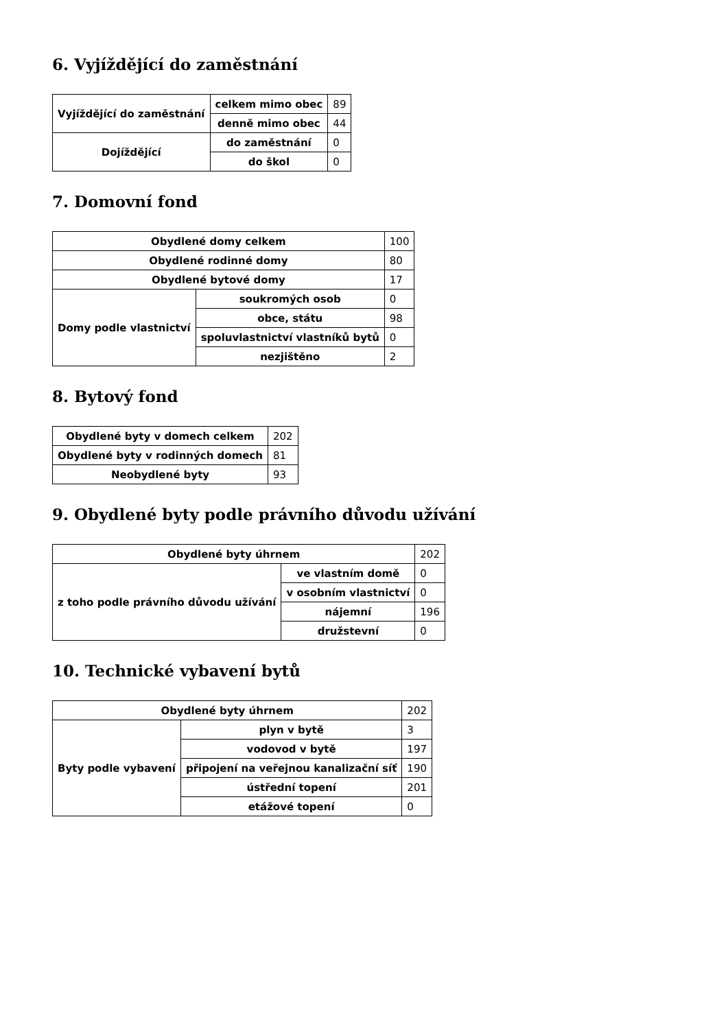6. Vyjíždějící do zaměstnání
| Vyjíždějící do zaměstnání | celkem mimo obec | 89 |
| | denně mimo obec | 44 |
| Dojíždějící | do zaměstnání | 0 |
| | do škol | 0 |
7. Domovní fond
| Obydlené domy celkem | | 100 |
| Obydlené rodinné domy | | 80 |
| Obydlené bytové domy | | 17 |
| Domy podle vlastnictví | soukromých osob | 0 |
| | obce, státu | 98 |
| | spoluvlastnictví vlastníků bytů | 0 |
| | nezjištěno | 2 |
8. Bytový fond
| Obydlené byty v domech celkem | 202 |
| Obydlené byty v rodinných domech | 81 |
| Neobydlené byty | 93 |
9. Obydlené byty podle právního důvodu užívání
| Obydlené byty úhrnem | | 202 |
| z toho podle právního důvodu užívání | ve vlastním domě | 0 |
| | v osobním vlastnictví | 0 |
| | nájemní | 196 |
| | družstevní | 0 |
10. Technické vybavení bytů
| Obydlené byty úhrnem | | 202 |
| Byty podle vybavení | plyn v bytě | 3 |
| | vodovod v bytě | 197 |
| | připojení na veřejnou kanalizační síť | 190 |
| | ústřední topení | 201 |
| | etážové topení | 0 |